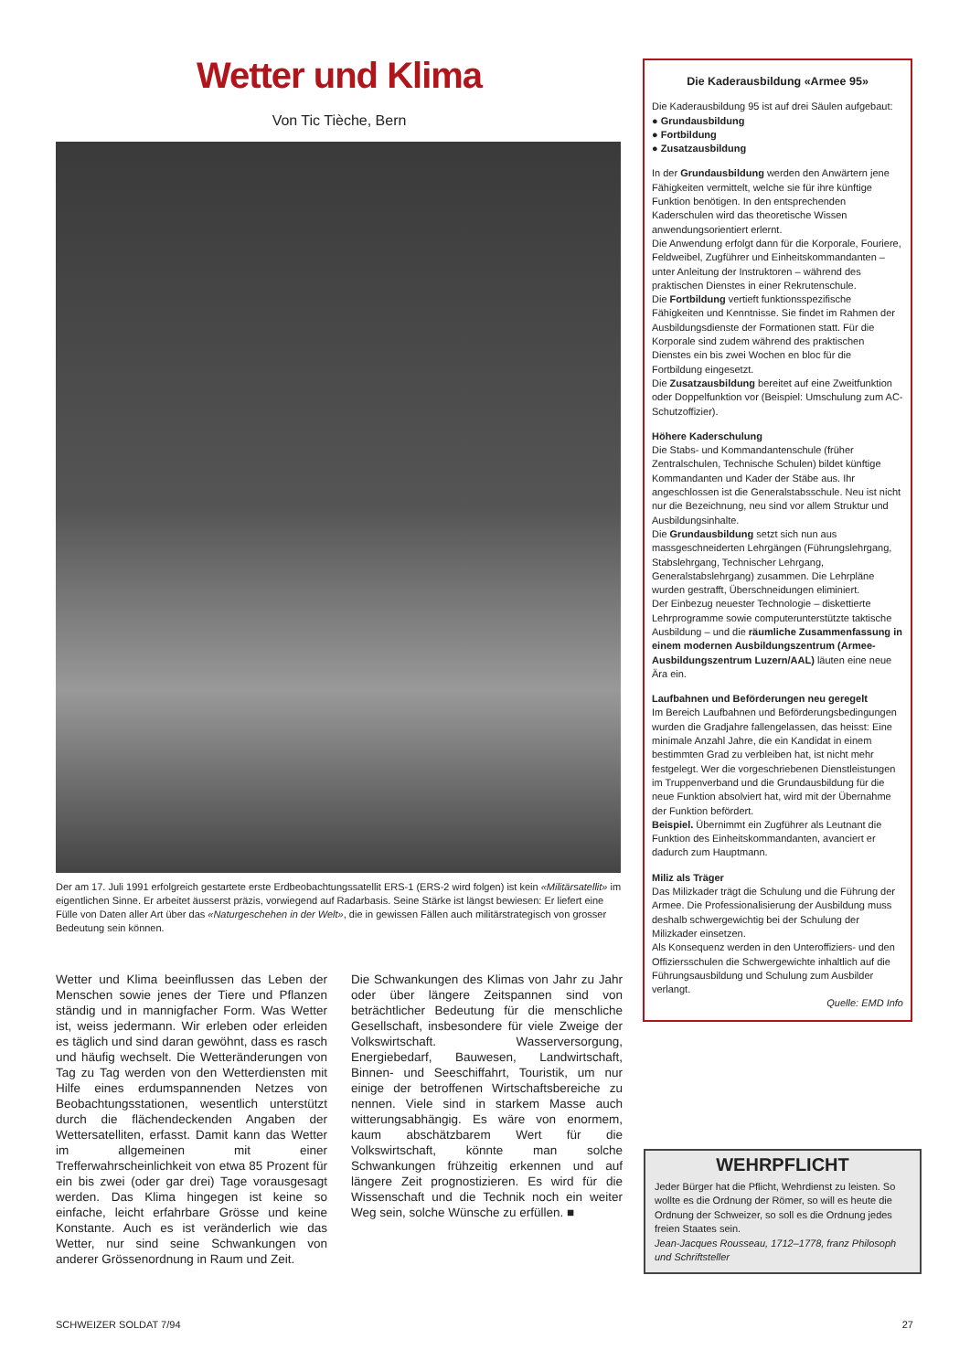Wetter und Klima
Von Tic Tièche, Bern
Der am 17. Juli 1991 erfolgreich gestartete erste Erdbeobachtungssatellit ERS-1 (ERS-2 wird folgen) ist kein «Militärsatellit» im eigentlichen Sinne. Er arbeitet äusserst präzis, vorwiegend auf Radarbasis. Seine Stärke ist längst bewiesen: Er liefert eine Fülle von Daten aller Art über das «Naturgeschehen in der Welt», die in gewissen Fällen auch militärstrategisch von grosser Bedeutung sein können.
Wetter und Klima beeinflussen das Leben der Menschen sowie jenes der Tiere und Pflanzen ständig und in mannigfacher Form. Was Wetter ist, weiss jedermann. Wir erleben oder erleiden es täglich und sind daran gewöhnt, dass es rasch und häufig wechselt. Die Wetteränderungen von Tag zu Tag werden von den Wetterdiensten mit Hilfe eines erdumspannenden Netzes von Beobachtungsstationen, wesentlich unterstützt durch die flächendeckenden Angaben der Wettersatelliten, erfasst. Damit kann das Wetter im allgemeinen mit einer Trefferwahrscheinlichkeit von etwa 85 Prozent für ein bis zwei (oder gar drei) Tage vorausgesagt werden. Das Klima hingegen ist keine so einfache, leicht erfahrbare Grösse und keine Konstante. Auch es ist veränderlich wie das Wetter, nur sind seine Schwankungen von anderer Grössenordnung in Raum und Zeit.
Die Schwankungen des Klimas von Jahr zu Jahr oder über längere Zeitspannen sind von beträchtlicher Bedeutung für die menschliche Gesellschaft, insbesondere für viele Zweige der Volkswirtschaft. Wasserversorgung, Energiebedarf, Bauwesen, Landwirtschaft, Binnen- und Seeschiffahrt, Touristik, um nur einige der betroffenen Wirtschaftsbereiche zu nennen. Viele sind in starkem Masse auch witterungsabhängig. Es wäre von enormem, kaum abschätzbarem Wert für die Volkswirtschaft, könnte man solche Schwankungen frühzeitig erkennen und auf längere Zeit prognostizieren. Es wird für die Wissenschaft und die Technik noch ein weiter Weg sein, solche Wünsche zu erfüllen. ■
Die Kaderausbildung «Armee 95»
Die Kaderausbildung 95 ist auf drei Säulen aufgebaut:
● Grundausbildung
● Fortbildung
● Zusatzausbildung
In der Grundausbildung werden den Anwärtern jene Fähigkeiten vermittelt, welche sie für ihre künftige Funktion benötigen. In den entsprechenden Kaderschulen wird das theoretische Wissen anwendungsorientiert erlernt.
Die Anwendung erfolgt dann für die Korporale, Fouriere, Feldweibel, Zugführer und Einheitskommandanten – unter Anleitung der Instruktoren – während des praktischen Dienstes in einer Rekrutenschule.
Die Fortbildung vertieft funktionsspezifische Fähigkeiten und Kenntnisse. Sie findet im Rahmen der Ausbildungsdienste der Formationen statt. Für die Korporale sind zudem während des praktischen Dienstes ein bis zwei Wochen en bloc für die Fortbildung eingesetzt.
Die Zusatzausbildung bereitet auf eine Zweitfunktion oder Doppelfunktion vor (Beispiel: Umschulung zum AC-Schutzoffizier).
Höhere Kaderschulung
Die Stabs- und Kommandantenschule (früher Zentralschulen, Technische Schulen) bildet künftige Kommandanten und Kader der Stäbe aus. Ihr angeschlossen ist die Generalstabsschule. Neu ist nicht nur die Bezeichnung, neu sind vor allem Struktur und Ausbildungsinhalte.
Die Grundausbildung setzt sich nun aus massgeschneiderten Lehrgängen (Führungslehrgang, Stabslehrgang, Technischer Lehrgang, Generalstabslehrgang) zusammen. Die Lehrpläne wurden gestrafft, Überschneidungen eliminiert.
Der Einbezug neuester Technologie – diskettierte Lehrprogramme sowie computerunterstützte taktische Ausbildung – und die räumliche Zusammenfassung in einem modernen Ausbildungszentrum (Armee-Ausbildungszentrum Luzern/AAL) läuten eine neue Ära ein.
Laufbahnen und Beförderungen neu geregelt
Im Bereich Laufbahnen und Beförderungsbedingungen wurden die Gradjahre fallengelassen, das heisst: Eine minimale Anzahl Jahre, die ein Kandidat in einem bestimmten Grad zu verbleiben hat, ist nicht mehr festgelegt. Wer die vorgeschriebenen Dienstleistungen im Truppenverband und die Grundausbildung für die neue Funktion absolviert hat, wird mit der Übernahme der Funktion befördert.
Beispiel. Übernimmt ein Zugführer als Leutnant die Funktion des Einheitskommandanten, avanciert er dadurch zum Hauptmann.
Miliz als Träger
Das Milizkader trägt die Schulung und die Führung der Armee. Die Professionalisierung der Ausbildung muss deshalb schwergewichtig bei der Schulung der Milizkader einsetzen.
Als Konsequenz werden in den Unteroffiziers- und den Offiziersschulen die Schwergewichte inhaltlich auf die Führungsausbildung und Schulung zum Ausbilder verlangt.
Quelle: EMD Info
WEHRPFLICHT
Jeder Bürger hat die Pflicht, Wehrdienst zu leisten. So wollte es die Ordnung der Römer, so will es heute die Ordnung der Schweizer, so soll es die Ordnung jedes freien Staates sein.
Jean-Jacques Rousseau, 1712–1778, franz Philosoph und Schriftsteller
SCHWEIZER SOLDAT 7/94 27